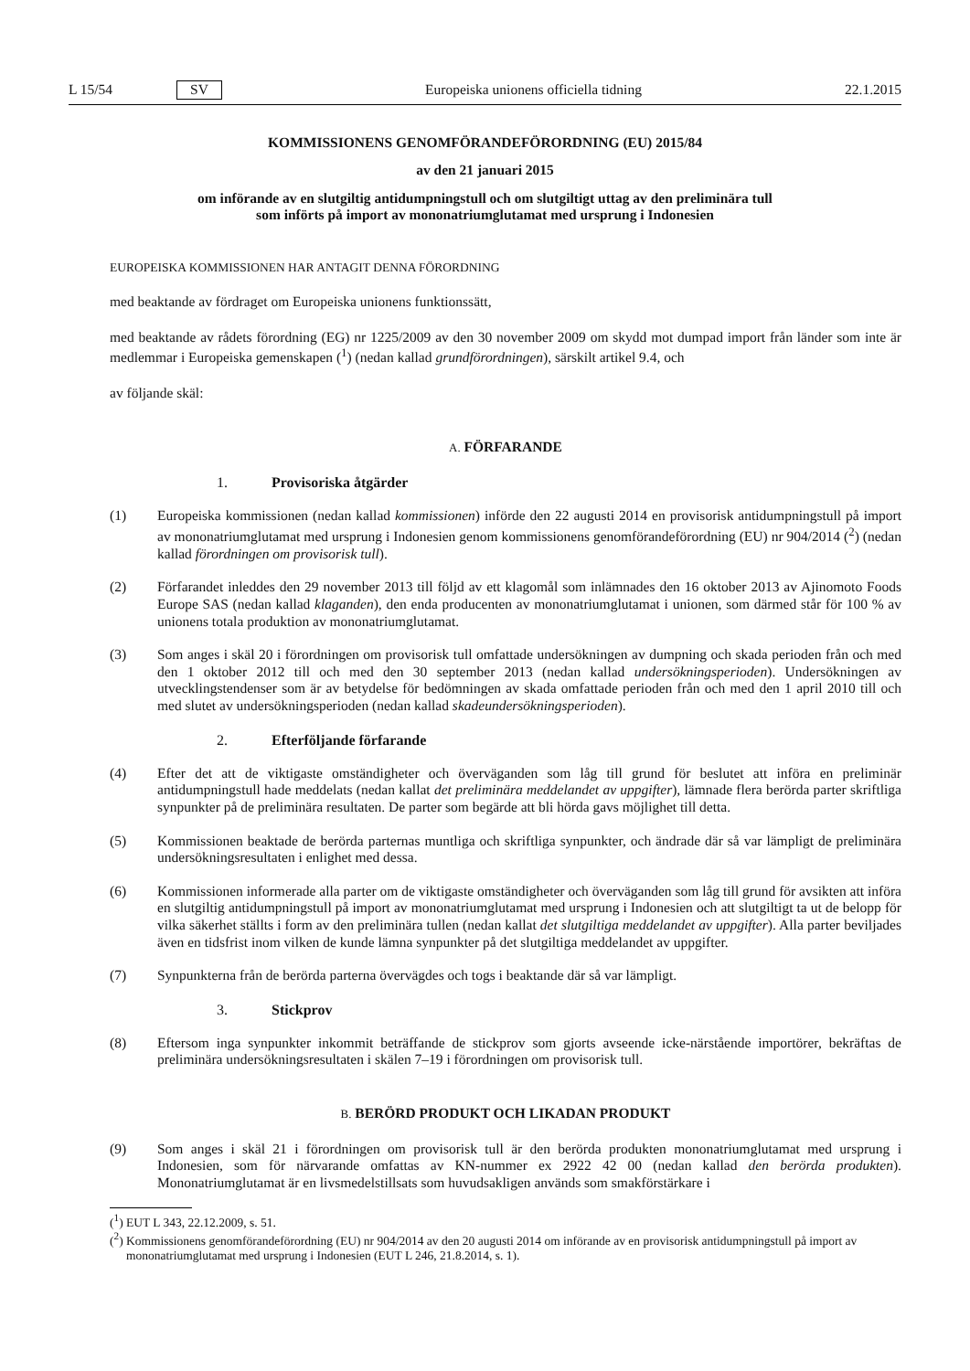L 15/54 SV Europeiska unionens officiella tidning 22.1.2015
KOMMISSIONENS GENOMFÖRANDEFÖRORDNING (EU) 2015/84
av den 21 januari 2015
om införande av en slutgiltig antidumpningstull och om slutgiltigt uttag av den preliminära tull
som införts på import av mononatriumglutamat med ursprung i Indonesien
EUROPEISKA KOMMISSIONEN HAR ANTAGIT DENNA FÖRORDNING
med beaktande av fördraget om Europeiska unionens funktionssätt,
med beaktande av rådets förordning (EG) nr 1225/2009 av den 30 november 2009 om skydd mot dumpad import från länder som inte är medlemmar i Europeiska gemenskapen (<sup>1</sup>) (nedan kallad grundförordningen), särskilt artikel 9.4, och
av följande skäl:
A. FÖRFARANDE
1. Provisoriska åtgärder
(1) Europeiska kommissionen (nedan kallad kommissionen) införde den 22 augusti 2014 en provisorisk antidump­ningstull på import av mononatriumglutamat med ursprung i Indonesien genom kommissionens genomförande­förordning (EU) nr 904/2014 (<sup>2</sup>) (nedan kallad förordningen om provisorisk tull).
(2) Förfarandet inleddes den 29 november 2013 till följd av ett klagomål som inlämnades den 16 oktober 2013 av Ajinomoto Foods Europe SAS (nedan kallad klaganden), den enda producenten av mononatriumglutamat i unionen, som därmed står för 100 % av unionens totala produktion av mononatriumglutamat.
(3) Som anges i skäl 20 i förordningen om provisorisk tull omfattade undersökningen av dumpning och skada perioden från och med den 1 oktober 2012 till och med den 30 september 2013 (nedan kallad undersökningsperioden). Undersökningen av utvecklingstendenser som är av betydelse för bedömningen av skada omfattade perioden från och med den 1 april 2010 till och med slutet av undersökningsperioden (nedan kallad skadeundersökningsperioden).
2. Efterföljande förfarande
(4) Efter det att de viktigaste omständigheter och överväganden som låg till grund för beslutet att införa en preliminär antidumpningstull hade meddelats (nedan kallat det preliminära meddelandet av uppgifter), lämnade flera berörda parter skriftliga synpunkter på de preliminära resultaten. De parter som begärde att bli hörda gavs möjlighet till detta.
(5) Kommissionen beaktade de berörda parternas muntliga och skriftliga synpunkter, och ändrade där så var lämpligt de preliminära undersökningsresultaten i enlighet med dessa.
(6) Kommissionen informerade alla parter om de viktigaste omständigheter och överväganden som låg till grund för avsikten att införa en slutgiltig antidumpningstull på import av mononatriumglutamat med ursprung i Indonesien och att slutgiltigt ta ut de belopp för vilka säkerhet ställts i form av den preliminära tullen (nedan kallat det slutgiltiga meddelandet av uppgifter). Alla parter beviljades även en tidsfrist inom vilken de kunde lämna synpunkter på det slutgiltiga meddelandet av uppgifter.
(7) Synpunkterna från de berörda parterna övervägdes och togs i beaktande där så var lämpligt.
3. Stickprov
(8) Eftersom inga synpunkter inkommit beträffande de stickprov som gjorts avseende icke-närstående importörer, bekräftas de preliminära undersökningsresultaten i skälen 7–19 i förordningen om provisorisk tull.
B. BERÖRD PRODUKT OCH LIKADAN PRODUKT
(9) Som anges i skäl 21 i förordningen om provisorisk tull är den berörda produkten mononatriumglutamat med ursprung i Indonesien, som för närvarande omfattas av KN-nummer ex 2922 42 00 (nedan kallad den berörda produkten). Mononatriumglutamat är en livsmedelstillsats som huvudsakligen används som smakförstärkare i
(<sup>1</sup>) EUT L 343, 22.12.2009, s. 51.
(<sup>2</sup>) Kommissionens genomförandeförordning (EU) nr 904/2014 av den 20 augusti 2014 om införande av en provisorisk antidumpningstull på import av mononatriumglutamat med ursprung i Indonesien (EUT L 246, 21.8.2014, s. 1).